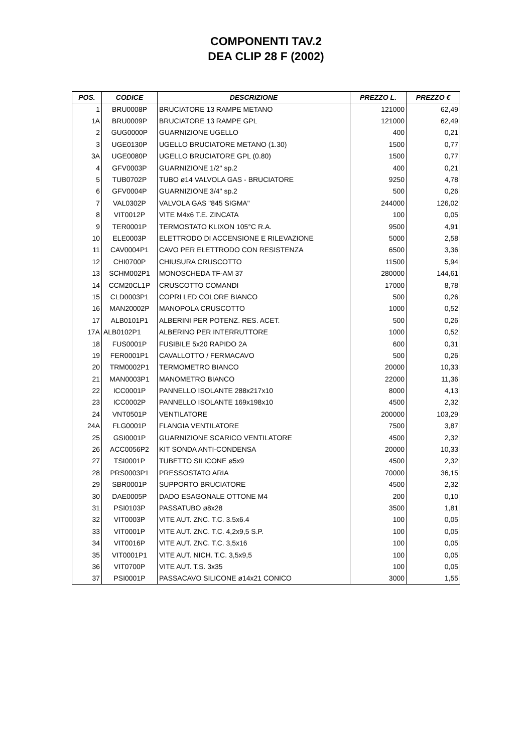COMPONENTI TAV.2
DEA CLIP 28 F (2002)
| POS. | CODICE | DESCRIZIONE | PREZZO L. | PREZZO € |
| --- | --- | --- | --- | --- |
| 1 | BRU0008P | BRUCIATORE 13 RAMPE METANO | 121000 | 62,49 |
| 1A | BRU0009P | BRUCIATORE 13 RAMPE GPL | 121000 | 62,49 |
| 2 | GUG0000P | GUARNIZIONE UGELLO | 400 | 0,21 |
| 3 | UGE0130P | UGELLO BRUCIATORE METANO (1.30) | 1500 | 0,77 |
| 3A | UGE0080P | UGELLO BRUCIATORE GPL (0.80) | 1500 | 0,77 |
| 4 | GFV0003P | GUARNIZIONE 1/2" sp.2 | 400 | 0,21 |
| 5 | TUB0702P | TUBO ø14 VALVOLA GAS - BRUCIATORE | 9250 | 4,78 |
| 6 | GFV0004P | GUARNIZIONE 3/4" sp.2 | 500 | 0,26 |
| 7 | VAL0302P | VALVOLA GAS "845 SIGMA" | 244000 | 126,02 |
| 8 | VIT0012P | VITE M4x6 T.E. ZINCATA | 100 | 0,05 |
| 9 | TER0001P | TERMOSTATO KLIXON 105°C R.A. | 9500 | 4,91 |
| 10 | ELE0003P | ELETTRODO DI ACCENSIONE E RILEVAZIONE | 5000 | 2,58 |
| 11 | CAV0004P1 | CAVO PER ELETTRODO CON RESISTENZA | 6500 | 3,36 |
| 12 | CHI0700P | CHIUSURA CRUSCOTTO | 11500 | 5,94 |
| 13 | SCHM002P1 | MONOSCHEDA TF-AM 37 | 280000 | 144,61 |
| 14 | CCM20CL1P | CRUSCOTTO COMANDI | 17000 | 8,78 |
| 15 | CLD0003P1 | COPRI LED COLORE BIANCO | 500 | 0,26 |
| 16 | MAN20002P | MANOPOLA CRUSCOTTO | 1000 | 0,52 |
| 17 | ALB0101P1 | ALBERINI PER POTENZ. RES. ACET. | 500 | 0,26 |
| 17A | ALB0102P1 | ALBERINO PER INTERRUTTORE | 1000 | 0,52 |
| 18 | FUS0001P | FUSIBILE 5x20 RAPIDO 2A | 600 | 0,31 |
| 19 | FER0001P1 | CAVALLOTTO / FERMACAVO | 500 | 0,26 |
| 20 | TRM0002P1 | TERMOMETRO BIANCO | 20000 | 10,33 |
| 21 | MAN0003P1 | MANOMETRO BIANCO | 22000 | 11,36 |
| 22 | ICC0001P | PANNELLO ISOLANTE 288x217x10 | 8000 | 4,13 |
| 23 | ICC0002P | PANNELLO ISOLANTE 169x198x10 | 4500 | 2,32 |
| 24 | VNT0501P | VENTILATORE | 200000 | 103,29 |
| 24A | FLG0001P | FLANGIA VENTILATORE | 7500 | 3,87 |
| 25 | GSI0001P | GUARNIZIONE SCARICO VENTILATORE | 4500 | 2,32 |
| 26 | ACC0056P2 | KIT SONDA ANTI-CONDENSA | 20000 | 10,33 |
| 27 | TSI0001P | TUBETTO SILICONE ø5x9 | 4500 | 2,32 |
| 28 | PRS0003P1 | PRESSOSTATO ARIA | 70000 | 36,15 |
| 29 | SBR0001P | SUPPORTO BRUCIATORE | 4500 | 2,32 |
| 30 | DAE0005P | DADO ESAGONALE OTTONE M4 | 200 | 0,10 |
| 31 | PSI0103P | PASSATUBO ø8x28 | 3500 | 1,81 |
| 32 | VIT0003P | VITE AUT. ZNC. T.C. 3.5x6.4 | 100 | 0,05 |
| 33 | VIT0001P | VITE AUT. ZNC. T.C. 4,2x9,5 S.P. | 100 | 0,05 |
| 34 | VIT0016P | VITE AUT. ZNC. T.C. 3,5x16 | 100 | 0,05 |
| 35 | VIT0001P1 | VITE AUT. NICH. T.C. 3,5x9,5 | 100 | 0,05 |
| 36 | VIT0700P | VITE AUT. T.S. 3x35 | 100 | 0,05 |
| 37 | PSI0001P | PASSACAVO SILICONE ø14x21 CONICO | 3000 | 1,55 |